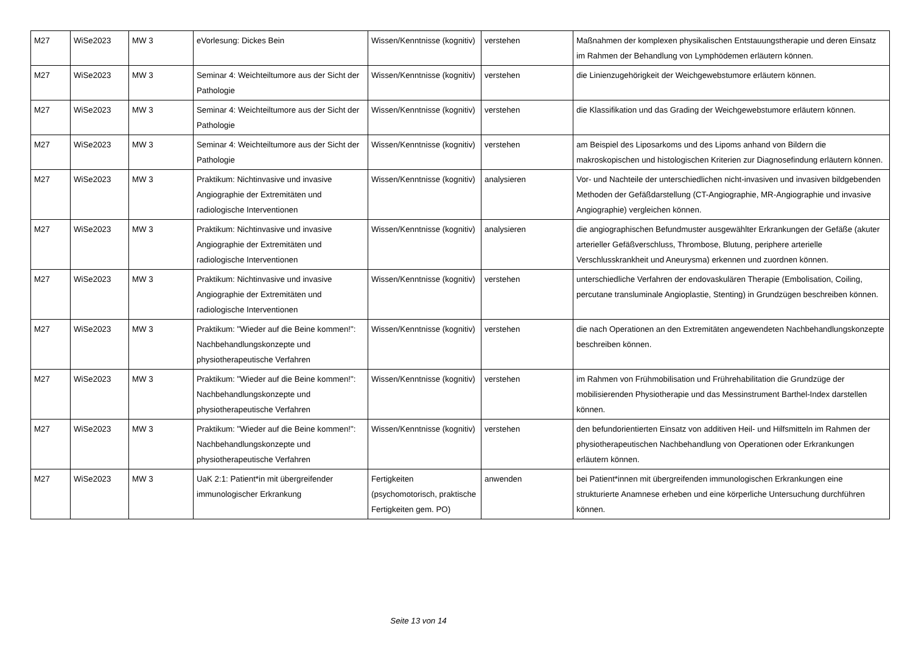| M27 | WiSe2023 | MW 3 | eVorlesung: Dickes Bein | Wissen/Kenntnisse (kognitiv) | verstehen | Maßnahmen der komplexen physikalischen Entstauungstherapie und deren Einsatz im Rahmen der Behandlung von Lymphödemen erläutern können. |
| M27 | WiSe2023 | MW 3 | Seminar 4: Weichteiltumore aus der Sicht der Pathologie | Wissen/Kenntnisse (kognitiv) | verstehen | die Linienzugehörigkeit der Weichgewebstumore erläutern können. |
| M27 | WiSe2023 | MW 3 | Seminar 4: Weichteiltumore aus der Sicht der Pathologie | Wissen/Kenntnisse (kognitiv) | verstehen | die Klassifikation und das Grading der Weichgewebstumore erläutern können. |
| M27 | WiSe2023 | MW 3 | Seminar 4: Weichteiltumore aus der Sicht der Pathologie | Wissen/Kenntnisse (kognitiv) | verstehen | am Beispiel des Liposarkoms und des Lipoms anhand von Bildern die makroskopischen und histologischen Kriterien zur Diagnosefindung erläutern können. |
| M27 | WiSe2023 | MW 3 | Praktikum: Nichtinvasive und invasive Angiographie der Extremitäten und radiologische Interventionen | Wissen/Kenntnisse (kognitiv) | analysieren | Vor- und Nachteile der unterschiedlichen nicht-invasiven und invasiven bildgebenden Methoden der Gefäßdarstellung (CT-Angiographie, MR-Angiographie und invasive Angiographie) vergleichen können. |
| M27 | WiSe2023 | MW 3 | Praktikum: Nichtinvasive und invasive Angiographie der Extremitäten und radiologische Interventionen | Wissen/Kenntnisse (kognitiv) | analysieren | die angiographischen Befundmuster ausgewählter Erkrankungen der Gefäße (akuter arterieller Gefäßverschluss, Thrombose, Blutung, periphere arterielle Verschlusskrankheit und Aneurysma) erkennen und zuordnen können. |
| M27 | WiSe2023 | MW 3 | Praktikum: Nichtinvasive und invasive Angiographie der Extremitäten und radiologische Interventionen | Wissen/Kenntnisse (kognitiv) | verstehen | unterschiedliche Verfahren der endovaskulären Therapie (Embolisation, Coiling, percutane transluminale Angioplastie, Stenting) in Grundzügen beschreiben können. |
| M27 | WiSe2023 | MW 3 | Praktikum: "Wieder auf die Beine kommen!": Nachbehandlungskonzepte und physiotherapeutische Verfahren | Wissen/Kenntnisse (kognitiv) | verstehen | die nach Operationen an den Extremitäten angewendeten Nachbehandlungskonzepte beschreiben können. |
| M27 | WiSe2023 | MW 3 | Praktikum: "Wieder auf die Beine kommen!": Nachbehandlungskonzepte und physiotherapeutische Verfahren | Wissen/Kenntnisse (kognitiv) | verstehen | im Rahmen von Frühmobilisation und Frührehabilitation die Grundzüge der mobilisierenden Physiotherapie und das Messinstrument Barthel-Index darstellen können. |
| M27 | WiSe2023 | MW 3 | Praktikum: "Wieder auf die Beine kommen!": Nachbehandlungskonzepte und physiotherapeutische Verfahren | Wissen/Kenntnisse (kognitiv) | verstehen | den befundorientierten Einsatz von additiven Heil- und Hilfsmitteln im Rahmen der physiotherapeutischen Nachbehandlung von Operationen oder Erkrankungen erläutern können. |
| M27 | WiSe2023 | MW 3 | UaK 2:1: Patient*in mit übergreifender immunologischer Erkrankung | Fertigkeiten (psychomotorisch, praktische Fertigkeiten gem. PO) | anwenden | bei Patient*innen mit übergreifenden immunologischen Erkrankungen eine strukturierte Anamnese erheben und eine körperliche Untersuchung durchführen können. |
Seite 13 von 14